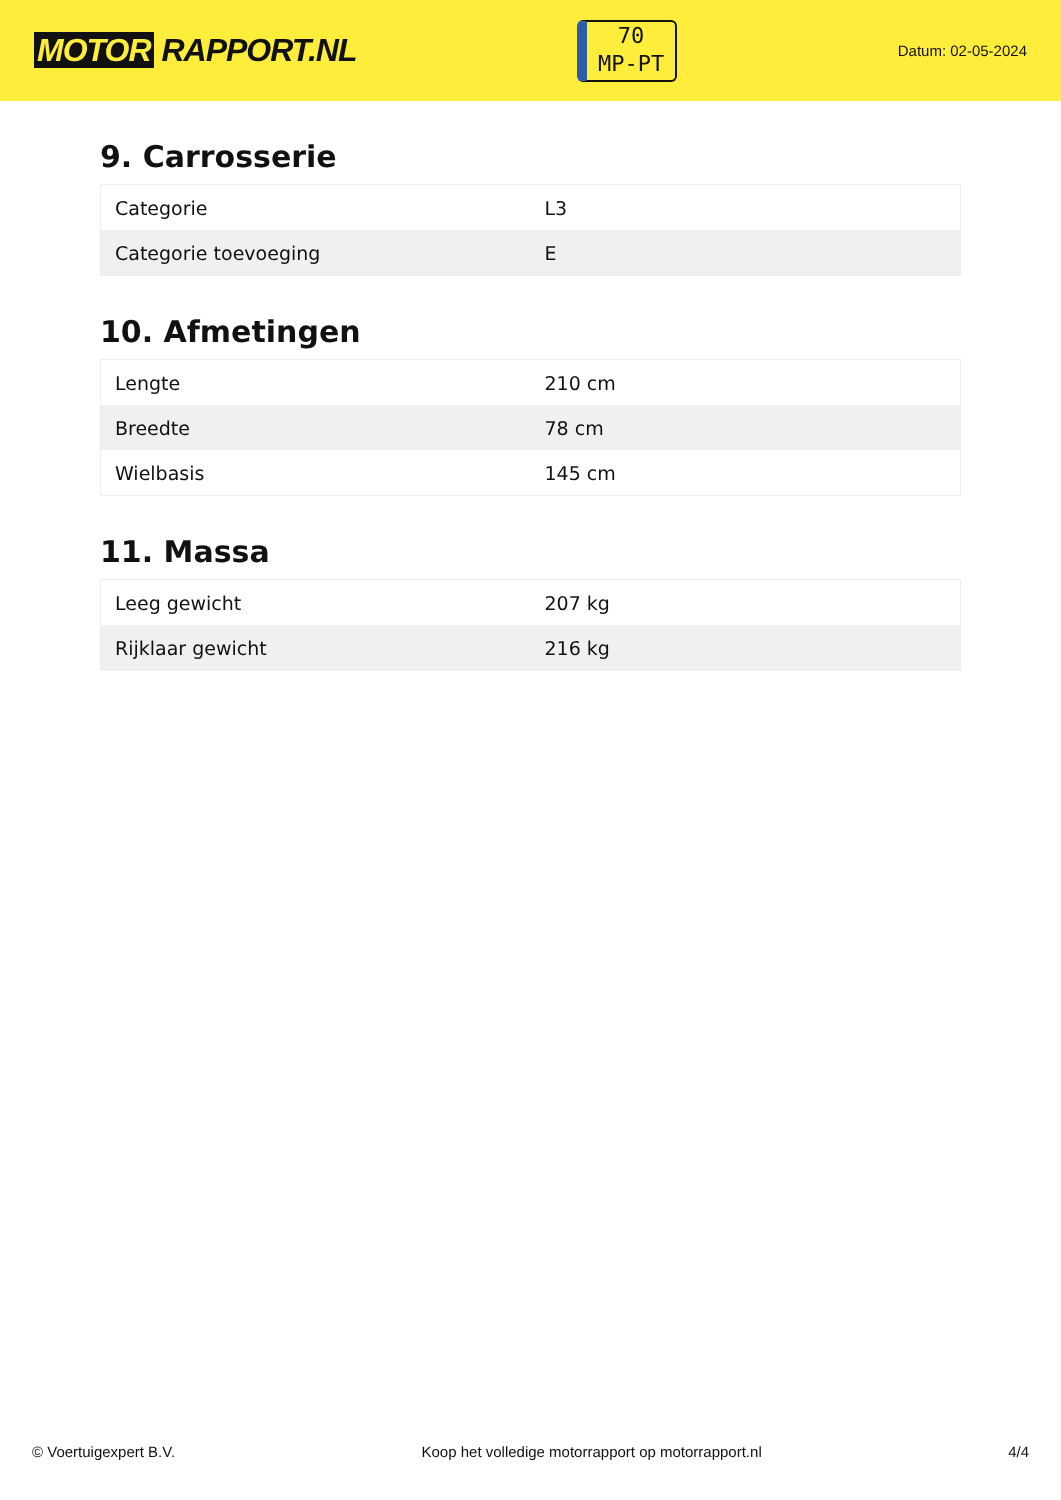MOTOR RAPPORT.NL
70
MP-PT
Datum: 02-05-2024
9. Carrosserie
| Categorie | L3 |
| Categorie toevoeging | E |
10. Afmetingen
| Lengte | 210 cm |
| Breedte | 78 cm |
| Wielbasis | 145 cm |
11. Massa
| Leeg gewicht | 207 kg |
| Rijklaar gewicht | 216 kg |
© Voertuigexpert B.V. Koop het volledige motorrapport op motorrapport.nl 4/4